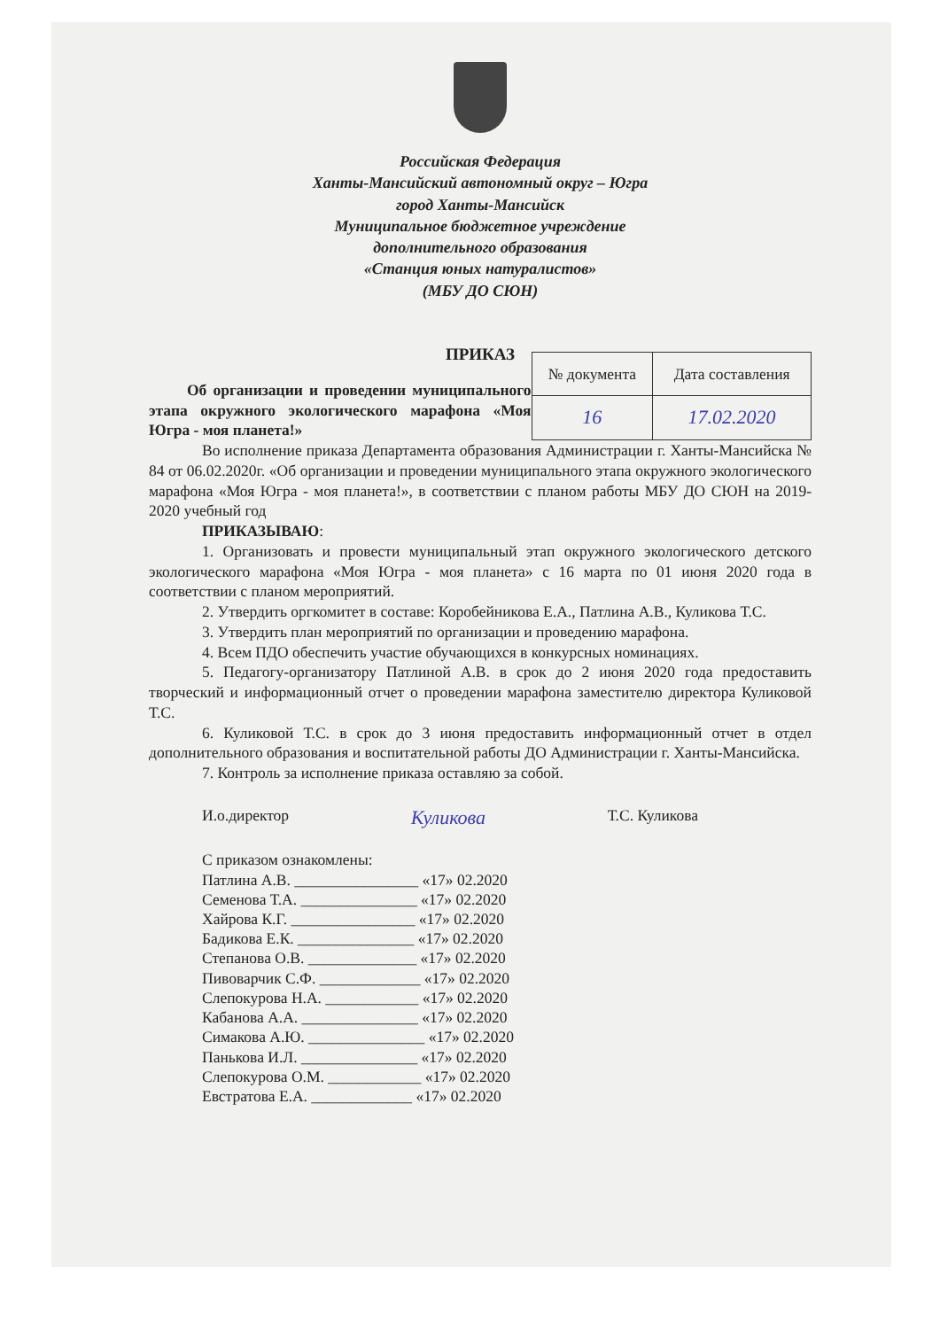Российская Федерация
Ханты-Мансийский автономный округ – Югра
город Ханты-Мансийск
Муниципальное бюджетное учреждение
дополнительного образования
«Станция юных натуралистов»
(МБУ ДО СЮН)
ПРИКАЗ
Об организации и проведении муниципального этапа окружного экологического марафона «Моя Югра - моя планета!»
| № документа | Дата составления |
| 16 | 17.02.2020 |
Во исполнение приказа Департамента образования Администрации г. Ханты-Мансийска № 84 от 06.02.2020г. «Об организации и проведении муниципального этапа окружного экологического марафона «Моя Югра - моя планета!», в соответствии с планом работы МБУ ДО СЮН на 2019-2020 учебный год
ПРИКАЗЫВАЮ:
1. Организовать и провести муниципальный этап окружного экологического детского экологического марафона «Моя Югра - моя планета» с 16 марта по 01 июня 2020 года в соответствии с планом мероприятий.
2. Утвердить оргкомитет в составе: Коробейникова Е.А., Патлина А.В., Куликова Т.С.
3. Утвердить план мероприятий по организации и проведению марафона.
4. Всем ПДО обеспечить участие обучающихся в конкурсных номинациях.
5. Педагогу-организатору Патлиной А.В. в срок до 2 июня 2020 года предоставить творческий и информационный отчет о проведении марафона заместителю директора Куликовой Т.С.
6. Куликовой Т.С. в срок до 3 июня предоставить информационный отчет в отдел дополнительного образования и воспитательной работы ДО Администрации г. Ханты-Мансийска.
7. Контроль за исполнение приказа оставляю за собой.
И.о.директор Куликова Т.С. Куликова
С приказом ознакомлены:
Патлина А.В. ________________ «17» 02.2020
Семенова Т.А. _______________ «17» 02.2020
Хайрова К.Г. ________________ «17» 02.2020
Бадикова Е.К. _______________ «17» 02.2020
Степанова О.В. ______________ «17» 02.2020
Пивоварчик С.Ф. _____________ «17» 02.2020
Слепокурова Н.А. ____________ «17» 02.2020
Кабанова А.А. _______________ «17» 02.2020
Симакова А.Ю. _______________ «17» 02.2020
Панькова И.Л. _______________ «17» 02.2020
Слепокурова О.М. ____________ «17» 02.2020
Евстратова Е.А. _____________ «17» 02.2020